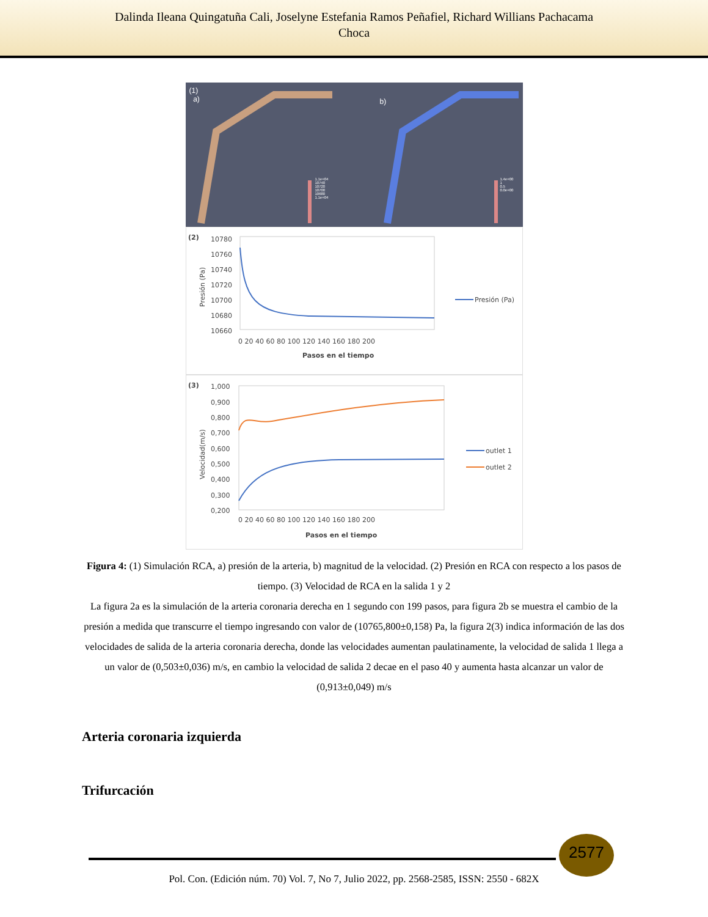Dalinda Ileana Quingatuña Cali, Joselyne Estefania Ramos Peñafiel, Richard Willians Pachacama
Choca
(1)
a)
b)
1.1e+04
10740
10720
10700
10680
1.1e+04
1.4e+00
1
0.5
0.0e+00
(2)
10780
10760
10740
10720
10700
10680
10660
0 20 40 60 80 100 120 140 160 180 200
Pasos en el tiempo
Presión (Pa)
Presión (Pa)
(3)
1,000
0,900
0,800
0,700
0,600
0,500
0,400
0,300
0,200
0 20 40 60 80 100 120 140 160 180 200
Pasos en el tiempo
Velocidad(m/s)
outlet 1
outlet 2
Figura 4: (1) Simulación RCA, a) presión de la arteria, b) magnitud de la velocidad. (2) Presión en RCA con respecto a los pasos de tiempo. (3) Velocidad de RCA en la salida 1 y 2
La figura 2a es la simulación de la arteria coronaria derecha en 1 segundo con 199 pasos, para figura 2b se muestra el cambio de la presión a medida que transcurre el tiempo ingresando con valor de (10765,800±0,158) Pa, la figura 2(3) indica información de las dos velocidades de salida de la arteria coronaria derecha, donde las velocidades aumentan paulatinamente, la velocidad de salida 1 llega a un valor de (0,503±0,036) m/s, en cambio la velocidad de salida 2 decae en el paso 40 y aumenta hasta alcanzar un valor de (0,913±0,049) m/s
Arteria coronaria izquierda
Trifurcación
2577
Pol. Con. (Edición núm. 70) Vol. 7, No 7, Julio 2022, pp. 2568-2585, ISSN: 2550 - 682X